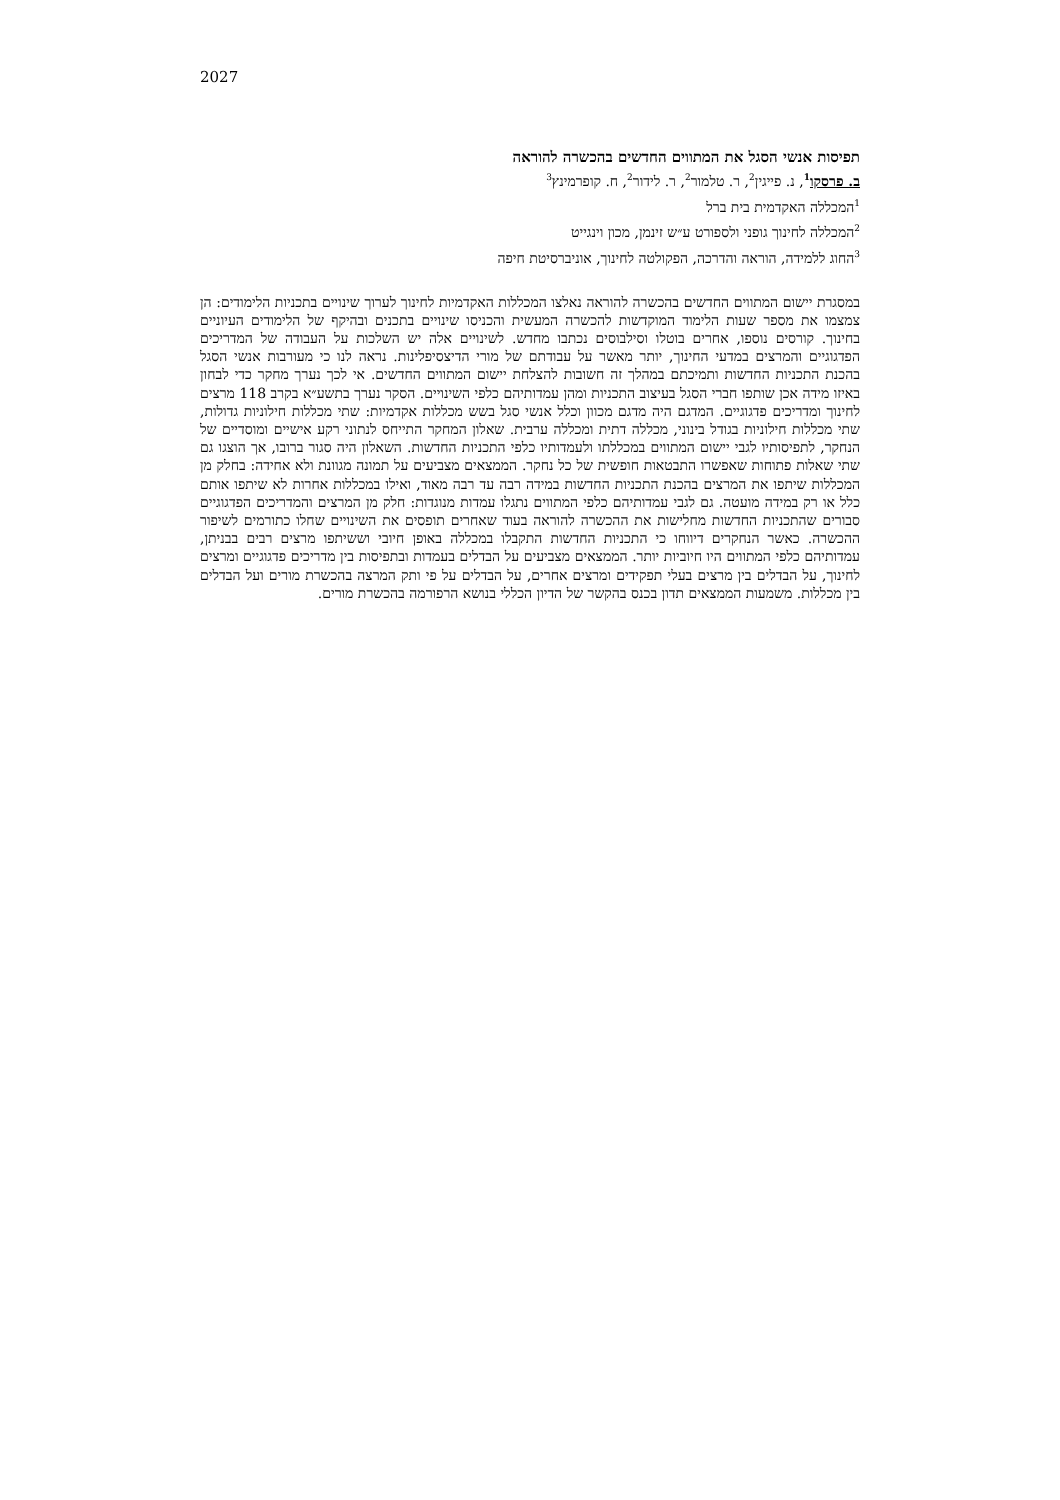2027
תפיסות אנשי הסגל את המתווים החדשים בהכשרה להוראה
ב. פרסקו<sup>1</sup>, נ. פייגין<sup>2</sup>, ר. טלמור<sup>2</sup>, ר. לידור<sup>2</sup>, ח. קופרמינץ<sup>3</sup>
<sup>1</sup> המכללה האקדמית בית ברל
<sup>2</sup> המכללה לחינוך גופני ולספורט ע״ש זינמן, מכון וינגייט
<sup>3</sup> החוג ללמידה, הוראה והדרכה, הפקולטה לחינוך, אוניברסיטת חיפה
במסגרת יישום המתווים החדשים בהכשרה להוראה נאלצו המכללות האקדמיות לחינוך לערוך שינויים בתכניות הלימודים: הן צמצמו את מספר שעות הלימוד המוקדשות להכשרה המעשית והכניסו שינויים בתכנים ובהיקף של הלימודים העיוניים בחינוך. קורסים נוספו, אחרים בוטלו וסילבוסים נכתבו מחדש. לשינויים אלה יש השלכות על העבודה של המדריכים הפדגוגיים והמרצים במדעי החינוך, יותר מאשר על עבודתם של מורי הדיצסיפלינות. נראה לנו כי מעורבות אנשי הסגל בהכנת התכניות החדשות ותמיכתם במהלך זה חשובות להצלחת יישום המתווים החדשים. אי לכך נערך מחקר כדי לבחון באיזו מידה אכן שותפו חברי הסגל בעיצוב התכניות ומהן עמדותיהם כלפי השינויים. הסקר נערך בתשע״א בקרב 118 מרצים לחינוך ומדריכים פדגוגיים. המדגם היה מדגם מכוון וכלל אנשי סגל בשש מכללות אקדמיות: שתי מכללות חילוניות גדולות, שתי מכללות חילוניות בגודל בינוני, מכללה דתית ומכללה ערבית. שאלון המחקר התייחס לנתוני רקע אישיים ומוסדיים של הנחקר, לתפיסותיו לגבי יישום המתווים במכללתו ולעמדותיו כלפי התכניות החדשות. השאלון היה סגור ברובו, אך הוצגו גם שתי שאלות פתוחות שאפשרו התבטאות חופשית של כל נחקר. הממצאים מצביעים על תמונה מגוונת ולא אחידה: בחלק מן המכללות שיתפו את המרצים בהכנת התכניות החדשות במידה רבה עד רבה מאוד, ואילו במכללות אחרות לא שיתפו אותם כלל או רק במידה מועטה. גם לגבי עמדותיהם כלפי המתווים נתגלו עמדות מנוגדות: חלק מן המרצים והמדריכים הפדגוגיים סבורים שהתכניות החדשות מחלישות את ההכשרה להוראה בעוד שאחרים תופסים את השינויים שחלו כתורמים לשיפור ההכשרה. כאשר הנחקרים דיווחו כי התכניות החדשות התקבלו במכללה באופן חיובי וששיתפו מרצים רבים בבניתן, עמדותיהם כלפי המתווים היו חיוביות יותר. הממצאים מצביעים על הבדלים בעמדות ובתפיסות בין מדריכים פדגוגיים ומרצים לחינוך, על הבדלים בין מרצים בעלי תפקידים ומרצים אחרים, על הבדלים על פי ותק המרצה בהכשרת מורים ועל הבדלים בין מכללות. משמעות הממצאים תדון בכנס בהקשר של הדיון הכללי בנושא הרפורמה בהכשרת מורים.